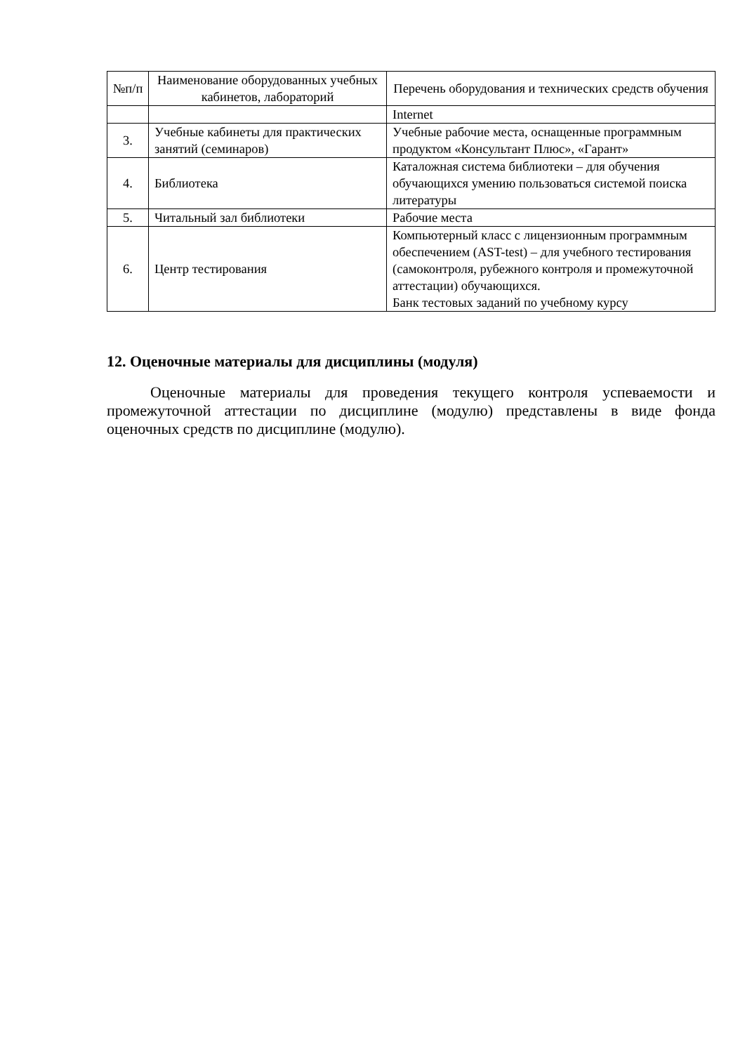| №п/п | Наименование оборудованных учебных кабинетов, лабораторий | Перечень оборудования и технических средств обучения |
| --- | --- | --- |
| | | Internet |
| 3. | Учебные кабинеты для практических занятий (семинаров) | Учебные рабочие места, оснащенные программным продуктом «Консультант Плюс», «Гарант» |
| 4. | Библиотека | Каталожная система библиотеки – для обучения обучающихся умению пользоваться системой поиска литературы |
| 5. | Читальный зал библиотеки | Рабочие места |
| 6. | Центр тестирования | Компьютерный класс с лицензионным программным обеспечением (AST-test) – для учебного тестирования (самоконтроля, рубежного контроля и промежуточной аттестации) обучающихся. Банк тестовых заданий по учебному курсу |
12. Оценочные материалы для дисциплины (модуля)
Оценочные материалы для проведения текущего контроля успеваемости и промежуточной аттестации по дисциплине (модулю) представлены в виде фонда оценочных средств по дисциплине (модулю).